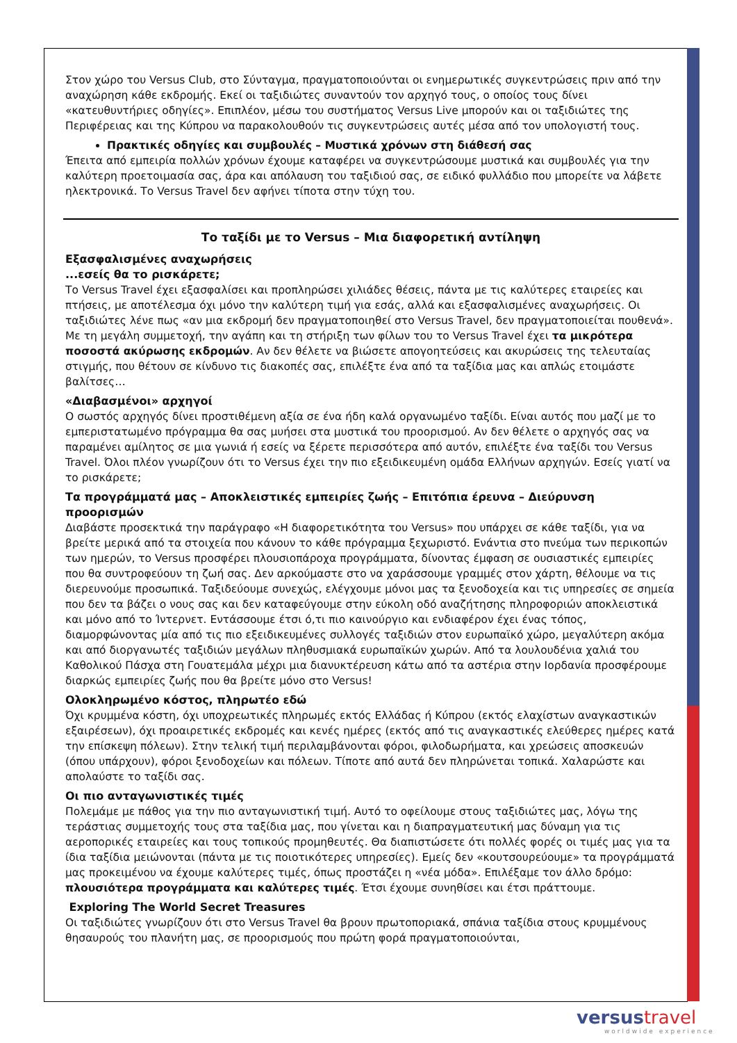Στον χώρο του Versus Club, στο Σύνταγμα, πραγματοποιούνται οι ενημερωτικές συγκεντρώσεις πριν από την αναχώρηση κάθε εκδρομής. Εκεί οι ταξιδιώτες συναντούν τον αρχηγό τους, ο οποίος τους δίνει «κατευθυντήριες οδηγίες». Επιπλέον, μέσω του συστήματος Versus Live μπορούν και οι ταξιδιώτες της Περιφέρειας και της Κύπρου να παρακολουθούν τις συγκεντρώσεις αυτές μέσα από τον υπολογιστή τους.
Πρακτικές οδηγίες και συμβουλές – Μυστικά χρόνων στη διάθεσή σας
Έπειτα από εμπειρία πολλών χρόνων έχουμε καταφέρει να συγκεντρώσουμε μυστικά και συμβουλές για την καλύτερη προετοιμασία σας, άρα και απόλαυση του ταξιδιού σας, σε ειδικό φυλλάδιο που μπορείτε να λάβετε ηλεκτρονικά. Το Versus Travel δεν αφήνει τίποτα στην τύχη του.
Το ταξίδι με το Versus – Μια διαφορετική αντίληψη
Εξασφαλισμένες αναχωρήσεις
...εσείς θα το ρισκάρετε;
Το Versus Travel έχει εξασφαλίσει και προπληρώσει χιλιάδες θέσεις, πάντα με τις καλύτερες εταιρείες και πτήσεις, με αποτέλεσμα όχι μόνο την καλύτερη τιμή για εσάς, αλλά και εξασφαλισμένες αναχωρήσεις. Οι ταξιδιώτες λένε πως «αν μια εκδρομή δεν πραγματοποιηθεί στο Versus Travel, δεν πραγματοποιείται πουθενά». Με τη μεγάλη συμμετοχή, την αγάπη και τη στήριξη των φίλων του το Versus Travel έχει τα μικρότερα ποσοστά ακύρωσης εκδρομών. Αν δεν θέλετε να βιώσετε απογοητεύσεις και ακυρώσεις της τελευταίας στιγμής, που θέτουν σε κίνδυνο τις διακοπές σας, επιλέξτε ένα από τα ταξίδια μας και απλώς ετοιμάστε βαλίτσες…
«Διαβασμένοι» αρχηγοί
Ο σωστός αρχηγός δίνει προστιθέμενη αξία σε ένα ήδη καλά οργανωμένο ταξίδι. Είναι αυτός που μαζί με το εμπεριστατωμένο πρόγραμμα θα σας μυήσει στα μυστικά του προορισμού. Αν δεν θέλετε ο αρχηγός σας να παραμένει αμίλητος σε μια γωνιά ή εσείς να ξέρετε περισσότερα από αυτόν, επιλέξτε ένα ταξίδι του Versus Travel. Όλοι πλέον γνωρίζουν ότι το Versus έχει την πιο εξειδικευμένη ομάδα Ελλήνων αρχηγών. Εσείς γιατί να το ρισκάρετε;
Τα προγράμματά μας – Αποκλειστικές εμπειρίες ζωής – Επιτόπια έρευνα – Διεύρυνση προορισμών
Διαβάστε προσεκτικά την παράγραφο «Η διαφορετικότητα του Versus» που υπάρχει σε κάθε ταξίδι, για να βρείτε μερικά από τα στοιχεία που κάνουν το κάθε πρόγραμμα ξεχωριστό. Ενάντια στο πνεύμα των περικοπών των ημερών, το Versus προσφέρει πλουσιοπάροχα προγράμματα, δίνοντας έμφαση σε ουσιαστικές εμπειρίες που θα συντροφεύουν τη ζωή σας. Δεν αρκούμαστε στο να χαράσσουμε γραμμές στον χάρτη, θέλουμε να τις διερευνούμε προσωπικά. Ταξιδεύουμε συνεχώς, ελέγχουμε μόνοι μας τα ξενοδοχεία και τις υπηρεσίες σε σημεία που δεν τα βάζει ο νους σας και δεν καταφεύγουμε στην εύκολη οδό αναζήτησης πληροφοριών αποκλειστικά και μόνο από το Ίντερνετ. Εντάσσουμε έτσι ό,τι πιο καινούργιο και ενδιαφέρον έχει ένας τόπος, διαμορφώνοντας μία από τις πιο εξειδικευμένες συλλογές ταξιδιών στον ευρωπαϊκό χώρο, μεγαλύτερη ακόμα και από διοργανωτές ταξιδιών μεγάλων πληθυσμιακά ευρωπαϊκών χωρών. Από τα λουλουδένια χαλιά του Καθολικού Πάσχα στη Γουατεμάλα μέχρι μια διανυκτέρευση κάτω από τα αστέρια στην Ιορδανία προσφέρουμε διαρκώς εμπειρίες ζωής που θα βρείτε μόνο στο Versus!
Ολοκληρωμένο κόστος, πληρωτέο εδώ
Όχι κρυμμένα κόστη, όχι υποχρεωτικές πληρωμές εκτός Ελλάδας ή Κύπρου (εκτός ελαχίστων αναγκαστικών εξαιρέσεων), όχι προαιρετικές εκδρομές και κενές ημέρες (εκτός από τις αναγκαστικές ελεύθερες ημέρες κατά την επίσκεψη πόλεων). Στην τελική τιμή περιλαμβάνονται φόροι, φιλοδωρήματα, και χρεώσεις αποσκευών (όπου υπάρχουν), φόροι ξενοδοχείων και πόλεων. Τίποτε από αυτά δεν πληρώνεται τοπικά. Χαλαρώστε και απολαύστε το ταξίδι σας.
Οι πιο ανταγωνιστικές τιμές
Πολεμάμε με πάθος για την πιο ανταγωνιστική τιμή. Αυτό το οφείλουμε στους ταξιδιώτες μας, λόγω της τεράστιας συμμετοχής τους στα ταξίδια μας, που γίνεται και η διαπραγματευτική μας δύναμη για τις αεροπορικές εταιρείες και τους τοπικούς προμηθευτές. Θα διαπιστώσετε ότι πολλές φορές οι τιμές μας για τα ίδια ταξίδια μειώνονται (πάντα με τις ποιοτικότερες υπηρεσίες). Εμείς δεν «κουτσουρεύουμε» τα προγράμματά μας προκειμένου να έχουμε καλύτερες τιμές, όπως προστάζει η «νέα μόδα». Επιλέξαμε τον άλλο δρόμο: πλουσιότερα προγράμματα και καλύτερες τιμές. Έτσι έχουμε συνηθίσει και έτσι πράττουμε.
Exploring The World Secret Treasures
Οι ταξιδιώτες γνωρίζουν ότι στο Versus Travel θα βρουν πρωτοποριακά, σπάνια ταξίδια στους κρυμμένους θησαυρούς του πλανήτη μας, σε προορισμούς που πρώτη φορά πραγματοποιούνται,
versustravel
worldwide experience